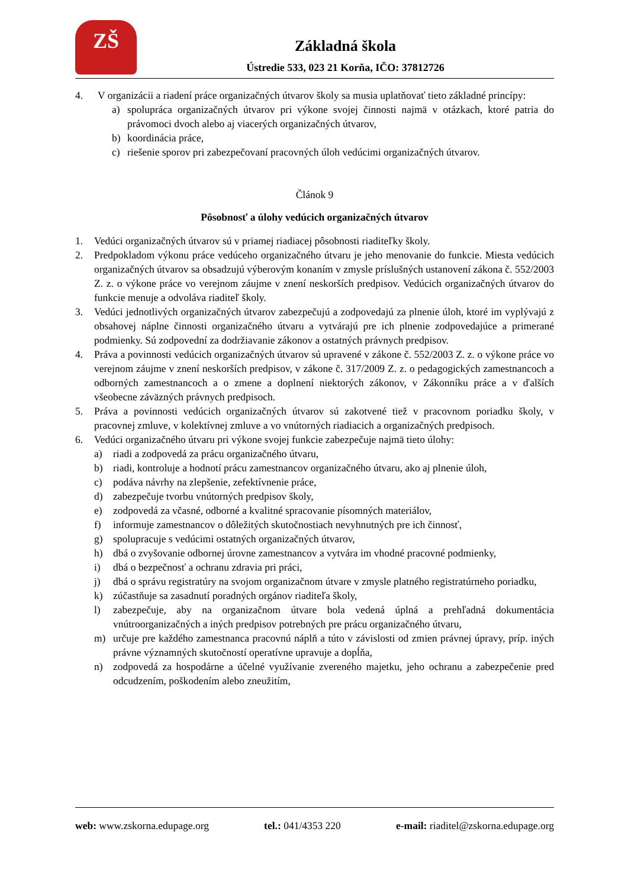ZŠ
Základná škola
Ústredie 533, 023 21 Korňa, IČO: 37812726
4. V organizácii a riadení práce organizačných útvarov školy sa musia uplatňovať tieto základné princípy:
a) spolupráca organizačných útvarov pri výkone svojej činnosti najmä v otázkach, ktoré patria do právomoci dvoch alebo aj viacerých organizačných útvarov,
b) koordinácia práce,
c) riešenie sporov pri zabezpečovaní pracovných úloh vedúcimi organizačných útvarov.
Článok 9
Pôsobnosť a úlohy vedúcich organizačných útvarov
1. Vedúci organizačných útvarov sú v priamej riadiacej pôsobnosti riaditeľky školy.
2. Predpokladom výkonu práce vedúceho organizačného útvaru je jeho menovanie do funkcie. Miesta vedúcich organizačných útvarov sa obsadzujú výberovým konaním v zmysle príslušných ustanovení zákona č. 552/2003 Z. z. o výkone práce vo verejnom záujme v znení neskorších predpisov. Vedúcich organizačných útvarov do funkcie menuje a odvoláva riaditeľ školy.
3. Vedúci jednotlivých organizačných útvarov zabezpečujú a zodpovedajú za plnenie úloh, ktoré im vyplývajú z obsahovej náplne činnosti organizačného útvaru a vytvárajú pre ich plnenie zodpovedajúce a primerané podmienky. Sú zodpovední za dodržiavanie zákonov a ostatných právnych predpisov.
4. Práva a povinnosti vedúcich organizačných útvarov sú upravené v zákone č. 552/2003 Z. z. o výkone práce vo verejnom záujme v znení neskorších predpisov, v zákone č. 317/2009 Z. z. o pedagogických zamestnancoch a odborných zamestnancoch a o zmene a doplnení niektorých zákonov, v Zákonníku práce a v ďalších všeobecne záväzných právnych predpisoch.
5. Práva a povinnosti vedúcich organizačných útvarov sú zakotvené tiež v pracovnom poriadku školy, v pracovnej zmluve, v kolektívnej zmluve a vo vnútorných riadiacich a organizačných predpisoch.
6. Vedúci organizačného útvaru pri výkone svojej funkcie zabezpečuje najmä tieto úlohy:
a) riadi a zodpovedá za prácu organizačného útvaru,
b) riadi, kontroluje a hodnotí prácu zamestnancov organizačného útvaru, ako aj plnenie úloh,
c) podáva návrhy na zlepšenie, zefektívnenie práce,
d) zabezpečuje tvorbu vnútorných predpisov školy,
e) zodpovedá za včasné, odborné a kvalitné spracovanie písomných materiálov,
f) informuje zamestnancov o dôležitých skutočnostiach nevyhnutných pre ich činnosť,
g) spolupracuje s vedúcimi ostatných organizačných útvarov,
h) dbá o zvyšovanie odbornej úrovne zamestnancov a vytvára im vhodné pracovné podmienky,
i) dbá o bezpečnosť a ochranu zdravia pri práci,
j) dbá o správu registratúry na svojom organizačnom útvare v zmysle platného registratúrneho poriadku,
k) zúčastňuje sa zasadnutí poradných orgánov riaditeľa školy,
l) zabezpečuje, aby na organizačnom útvare bola vedená úplná a prehľadná dokumentácia vnútroorganizačných a iných predpisov potrebných pre prácu organizačného útvaru,
m) určuje pre každého zamestnanca pracovnú náplň a túto v závislosti od zmien právnej úpravy, príp. iných právne významných skutočností operatívne upravuje a dopĺňa,
n) zodpovedá za hospodárne a účelné využívanie zvereného majetku, jeho ochranu a zabezpečenie pred odcudzením, poškodením alebo zneužitím,
web: www.zskorna.edupage.org tel.: 041/4353 220 e-mail: riaditel@zskorna.edupage.org